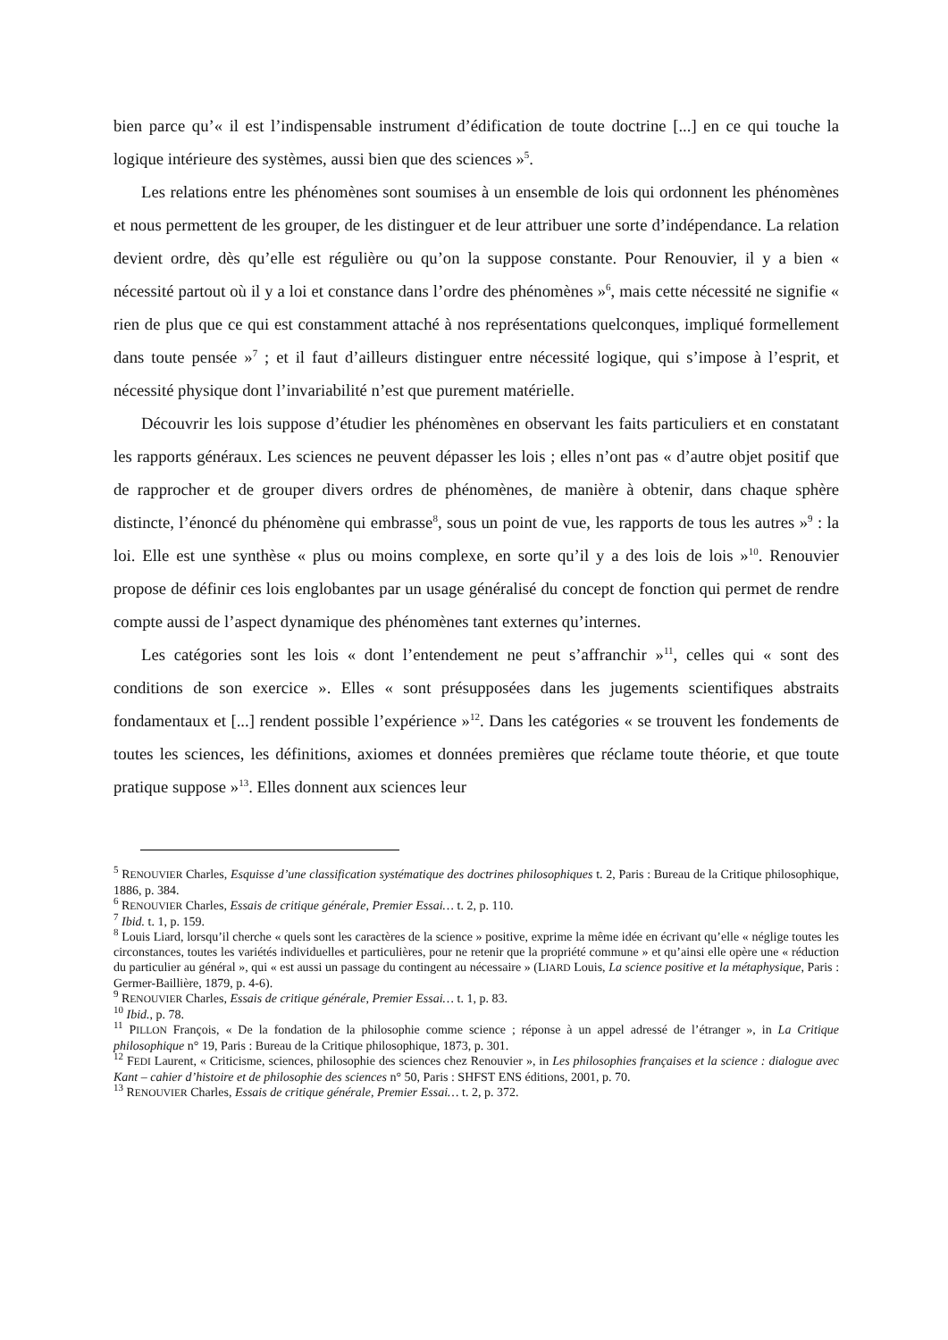bien parce qu’« il est l’indispensable instrument d’édification de toute doctrine [...] en ce qui touche la logique intérieure des systèmes, aussi bien que des sciences »<sup>5</sup>.
Les relations entre les phénomènes sont soumises à un ensemble de lois qui ordonnent les phénomènes et nous permettent de les grouper, de les distinguer et de leur attribuer une sorte d’indépendance. La relation devient ordre, dès qu’elle est régulière ou qu’on la suppose constante. Pour Renouvier, il y a bien « nécessité partout où il y a loi et constance dans l’ordre des phénomènes »<sup>6</sup>, mais cette nécessité ne signifie « rien de plus que ce qui est constamment attaché à nos représentations quelconques, impliqué formellement dans toute pensée »<sup>7</sup> ; et il faut d’ailleurs distinguer entre nécessité logique, qui s’impose à l’esprit, et nécessité physique dont l’invariabilité n’est que purement matérielle.
Découvrir les lois suppose d’étudier les phénomènes en observant les faits particuliers et en constatant les rapports généraux. Les sciences ne peuvent dépasser les lois ; elles n’ont pas « d’autre objet positif que de rapprocher et de grouper divers ordres de phénomènes, de manière à obtenir, dans chaque sphère distincte, l’énoncé du phénomène qui embrasse<sup>8</sup>, sous un point de vue, les rapports de tous les autres »<sup>9</sup> : la loi. Elle est une synthèse « plus ou moins complexe, en sorte qu’il y a des lois de lois »<sup>10</sup>. Renouvier propose de définir ces lois englobantes par un usage généralisé du concept de fonction qui permet de rendre compte aussi de l’aspect dynamique des phénomènes tant externes qu’internes.
Les catégories sont les lois « dont l’entendement ne peut s’affranchir »<sup>11</sup>, celles qui « sont des conditions de son exercice ». Elles « sont présupposées dans les jugements scientifiques abstraits fondamentaux et [...] rendent possible l’expérience »<sup>12</sup>. Dans les catégories « se trouvent les fondements de toutes les sciences, les définitions, axiomes et données premières que réclame toute théorie, et que toute pratique suppose »<sup>13</sup>. Elles donnent aux sciences leur
<sup>5</sup> RENOUVIER Charles, Esquisse d’une classification systématique des doctrines philosophiques t. 2, Paris : Bureau de la Critique philosophique, 1886, p. 384.
<sup>6</sup> RENOUVIER Charles, Essais de critique générale, Premier Essai… t. 2, p. 110.
<sup>7</sup> Ibid. t. 1, p. 159.
<sup>8</sup> Louis Liard, lorsqu’il cherche « quels sont les caractères de la science » positive, exprime la même idée en écrivant qu’elle « néglige toutes les circonstances, toutes les variétés individuelles et particulières, pour ne retenir que la propriété commune » et qu’ainsi elle opère une « réduction du particulier au général », qui « est aussi un passage du contingent au nécessaire » (LIARD Louis, La science positive et la métaphysique, Paris : Germer-Baillière, 1879, p. 4-6).
<sup>9</sup> RENOUVIER Charles, Essais de critique générale, Premier Essai… t. 1, p. 83.
<sup>10</sup> Ibid., p. 78.
<sup>11</sup> PILLON François, « De la fondation de la philosophie comme science ; réponse à un appel adressé de l’étranger », in La Critique philosophique n° 19, Paris : Bureau de la Critique philosophique, 1873, p. 301.
<sup>12</sup> FEDI Laurent, « Criticisme, sciences, philosophie des sciences chez Renouvier », in Les philosophies françaises et la science : dialogue avec Kant – cahier d’histoire et de philosophie des sciences n° 50, Paris : SHFST ENS éditions, 2001, p. 70.
<sup>13</sup> RENOUVIER Charles, Essais de critique générale, Premier Essai… t. 2, p. 372.